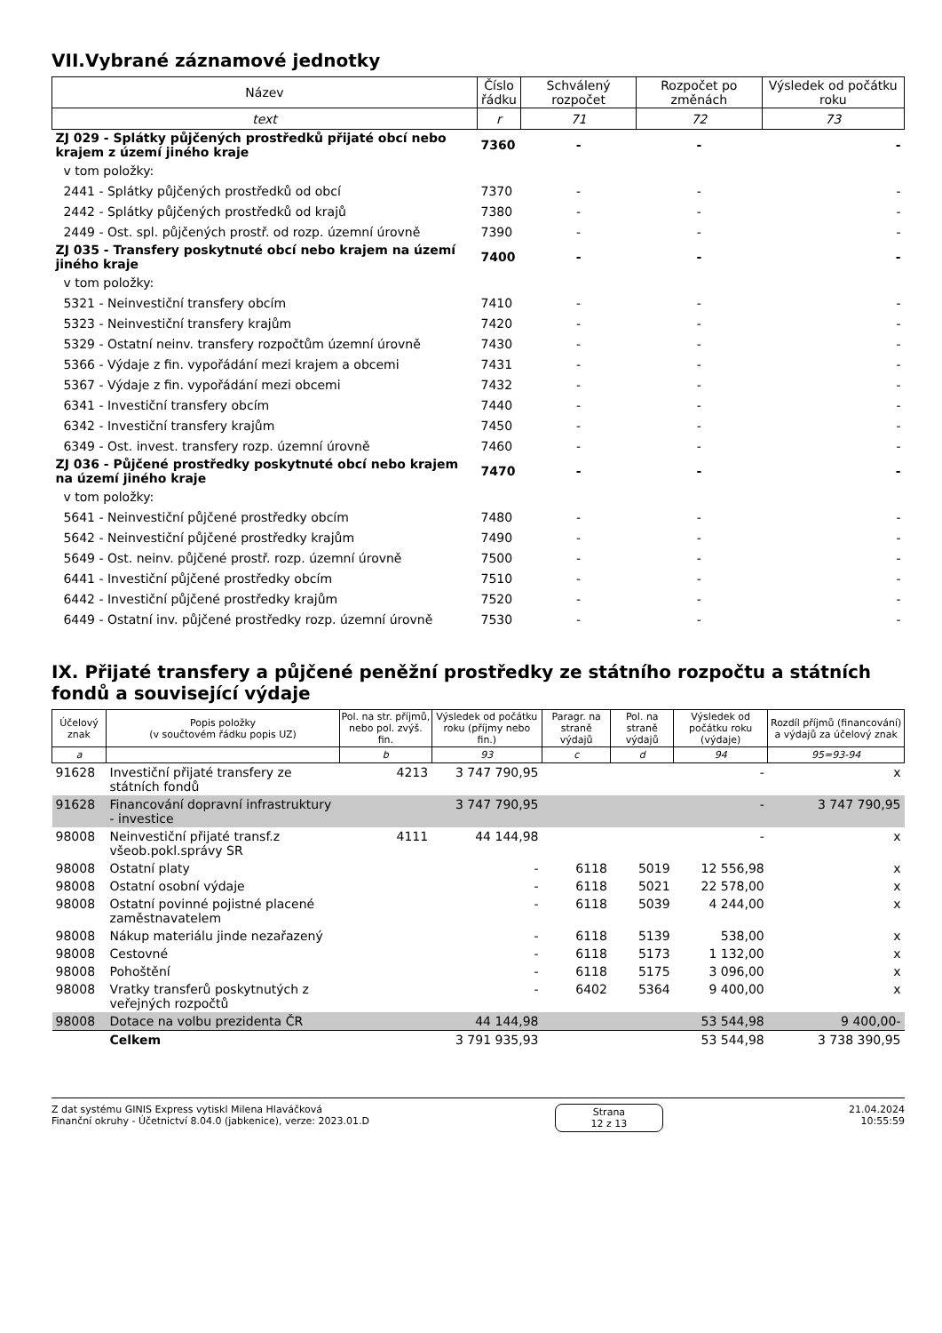VII.Vybrané záznamové jednotky
| Název | Číslo řádku | Schválený rozpočet | Rozpočet po změnách | Výsledek od počátku roku |
| --- | --- | --- | --- | --- |
| text | r | 71 | 72 | 73 |
| ZJ 029 - Splátky půjčených prostředků přijaté obcí nebo krajem z území jiného kraje | 7360 | - | - | - |
| v tom položky: | | | | |
| 2441 - Splátky půjčených prostředků od obcí | 7370 | - | - | - |
| 2442 - Splátky půjčených prostředků od krajů | 7380 | - | - | - |
| 2449 - Ost. spl. půjčených prostř. od rozp. územní úrovně | 7390 | - | - | - |
| ZJ 035 - Transfery poskytnuté obcí nebo krajem na území jiného kraje | 7400 | - | - | - |
| v tom položky: | | | | |
| 5321 - Neinvestiční transfery obcím | 7410 | - | - | - |
| 5323 - Neinvestiční transfery krajům | 7420 | - | - | - |
| 5329 - Ostatní neinv. transfery rozpočtům územní úrovně | 7430 | - | - | - |
| 5366 - Výdaje z fin. vypořádání mezi krajem a obcemi | 7431 | - | - | - |
| 5367 - Výdaje z fin. vypořádání mezi obcemi | 7432 | - | - | - |
| 6341 - Investiční transfery obcím | 7440 | - | - | - |
| 6342 - Investiční transfery krajům | 7450 | - | - | - |
| 6349 - Ost. invest. transfery rozp. územní úrovně | 7460 | - | - | - |
| ZJ 036 - Půjčené prostředky poskytnuté obcí nebo krajem na území jiného kraje | 7470 | - | - | - |
| v tom položky: | | | | |
| 5641 - Neinvestiční půjčené prostředky obcím | 7480 | - | - | - |
| 5642 - Neinvestiční půjčené prostředky krajům | 7490 | - | - | - |
| 5649 - Ost. neinv. půjčené prostř. rozp. územní úrovně | 7500 | - | - | - |
| 6441 - Investiční půjčené prostředky obcím | 7510 | - | - | - |
| 6442 - Investiční půjčené prostředky krajům | 7520 | - | - | - |
| 6449 - Ostatní inv. půjčené prostředky rozp. územní úrovně | 7530 | - | - | - |
IX. Přijaté transfery a půjčené peněžní prostředky ze státního rozpočtu a státních fondů a související výdaje
| Účelový znak | Popis položky (v součtovém řádku popis UZ) | Pol. na str. příjmů, nebo pol. zvýš. fin. | Výsledek od počátku roku (příjmy nebo fin.) | Paragr. na straně výdajů | Pol. na straně výdajů | Výsledek od počátku roku (výdaje) | Rozdíl příjmů (financování) a výdajů za účelový znak |
| --- | --- | --- | --- | --- | --- | --- | --- |
| a | | b | 93 | c | d | 94 | 95=93-94 |
| 91628 | Investiční přijaté transfery ze státních fondů | 4213 | 3 747 790,95 | | | - | x |
| 91628 | Financování dopravní infrastruktury - investice | | 3 747 790,95 | | | - | 3 747 790,95 |
| 98008 | Neinvestiční přijaté transf.z všeob.pokl.správy SR | 4111 | 44 144,98 | | | - | x |
| 98008 | Ostatní platy | | - | 6118 | 5019 | 12 556,98 | x |
| 98008 | Ostatní osobní výdaje | | - | 6118 | 5021 | 22 578,00 | x |
| 98008 | Ostatní povinné pojistné placené zaměstnavatelem | | - | 6118 | 5039 | 4 244,00 | x |
| 98008 | Nákup materiálu jinde nezařazený | | - | 6118 | 5139 | 538,00 | x |
| 98008 | Cestovné | | - | 6118 | 5173 | 1 132,00 | x |
| 98008 | Pohoštění | | - | 6118 | 5175 | 3 096,00 | x |
| 98008 | Vratky transferů poskytnutých z veřejných rozpočtů | | - | 6402 | 5364 | 9 400,00 | x |
| 98008 | Dotace na volbu prezidenta ČR | | 44 144,98 | | | 53 544,98 | 9 400,00- |
| | Celkem | | 3 791 935,93 | | | 53 544,98 | 3 738 390,95 |
Z dat systému GINIS Express vytiskl Milena Hlaváčková
Finanční okruhy - Účetnictví 8.04.0 (jabkenice), verze: 2023.01.D
Strana
12 z 13
21.04.2024
10:55:59